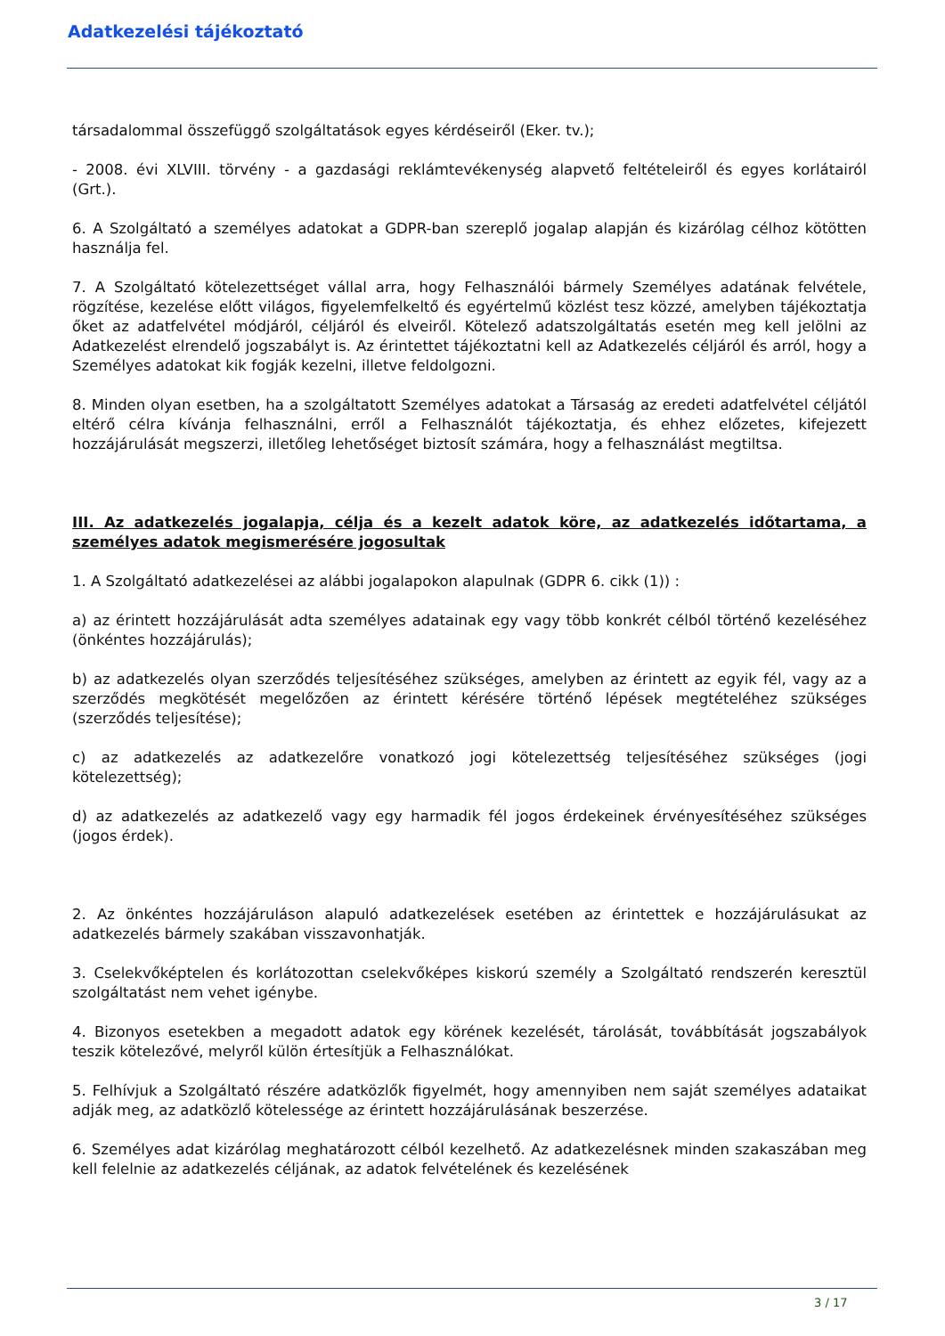Adatkezelési tájékoztató
társadalommal összefüggő szolgáltatások egyes kérdéseiről (Eker. tv.);
- 2008. évi XLVIII. törvény - a gazdasági reklámtevékenység alapvető feltételeiről és egyes korlátairól (Grt.).
6. A Szolgáltató a személyes adatokat a GDPR-ban szereplő jogalap alapján és kizárólag célhoz kötötten használja fel.
7. A Szolgáltató kötelezettséget vállal arra, hogy Felhasználói bármely Személyes adatának felvétele, rögzítése, kezelése előtt világos, figyelemfelkeltő és egyértelmű közlést tesz közzé, amelyben tájékoztatja őket az adatfelvétel módjáról, céljáról és elveiről. Kötelező adatszolgáltatás esetén meg kell jelölni az Adatkezelést elrendelő jogszabályt is. Az érintettet tájékoztatni kell az Adatkezelés céljáról és arról, hogy a Személyes adatokat kik fogják kezelni, illetve feldolgozni.
8. Minden olyan esetben, ha a szolgáltatott Személyes adatokat a Társaság az eredeti adatfelvétel céljától eltérő célra kívánja felhasználni, erről a Felhasználót tájékoztatja, és ehhez előzetes, kifejezett hozzájárulását megszerzi, illetőleg lehetőséget biztosít számára, hogy a felhasználást megtiltsa.
III. Az adatkezelés jogalapja, célja és a kezelt adatok köre, az adatkezelés időtartama, a személyes adatok megismerésére jogosultak
1. A Szolgáltató adatkezelései az alábbi jogalapokon alapulnak (GDPR 6. cikk (1)) :
a) az érintett hozzájárulását adta személyes adatainak egy vagy több konkrét célból történő kezeléséhez (önkéntes hozzájárulás);
b) az adatkezelés olyan szerződés teljesítéséhez szükséges, amelyben az érintett az egyik fél, vagy az a szerződés megkötését megelőzően az érintett kérésére történő lépések megtételéhez szükséges (szerződés teljesítése);
c) az adatkezelés az adatkezelőre vonatkozó jogi kötelezettség teljesítéséhez szükséges (jogi kötelezettség);
d) az adatkezelés az adatkezelő vagy egy harmadik fél jogos érdekeinek érvényesítéséhez szükséges (jogos érdek).
2. Az önkéntes hozzájáruláson alapuló adatkezelések esetében az érintettek e hozzájárulásukat az adatkezelés bármely szakában visszavonhatják.
3. Cselekvőképtelen és korlátozottan cselekvőképes kiskorú személy a Szolgáltató rendszerén keresztül szolgáltatást nem vehet igénybe.
4. Bizonyos esetekben a megadott adatok egy körének kezelését, tárolását, továbbítását jogszabályok teszik kötelezővé, melyről külön értesítjük a Felhasználókat.
5. Felhívjuk a Szolgáltató részére adatközlők figyelmét, hogy amennyiben nem saját személyes adataikat adják meg, az adatközlő kötelessége az érintett hozzájárulásának beszerzése.
6. Személyes adat kizárólag meghatározott célból kezelhető. Az adatkezelésnek minden szakaszában meg kell felelnie az adatkezelés céljának, az adatok felvételének és kezelésének
3 / 17